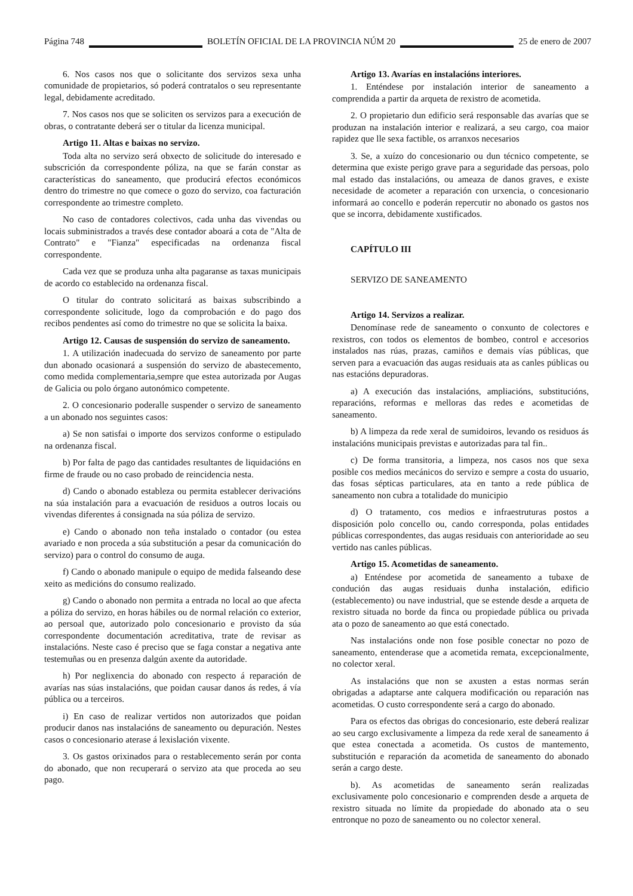Página 748 BOLETÍN OFICIAL DE LA PROVINCIA NÚM 20 25 de enero de 2007
6. Nos casos nos que o solicitante dos servizos sexa unha comunidade de propietarios, só poderá contratalos o seu representante legal, debidamente acreditado.
7. Nos casos nos que se soliciten os servizos para a execución de obras, o contratante deberá ser o titular da licenza municipal.
Artigo 11. Altas e baixas no servizo.
Toda alta no servizo será obxecto de solicitude do interesado e subscrición da correspondente póliza, na que se farán constar as características do saneamento, que producirá efectos económicos dentro do trimestre no que comece o gozo do servizo, coa facturación correspondente ao trimestre completo.
No caso de contadores colectivos, cada unha das vivendas ou locais subministrados a través dese contador aboará a cota de "Alta de Contrato" e "Fianza" especificadas na ordenanza fiscal correspondente.
Cada vez que se produza unha alta pagaranse as taxas municipais de acordo co establecido na ordenanza fiscal.
O titular do contrato solicitará as baixas subscribindo a correspondente solicitude, logo da comprobación e do pago dos recibos pendentes así como do trimestre no que se solicita la baixa.
Artigo 12. Causas de suspensión do servizo de saneamento.
1. A utilización inadecuada do servizo de saneamento por parte dun abonado ocasionará a suspensión do servizo de abastecemento, como medida complementaria,sempre que estea autorizada por Augas de Galicia ou polo órgano autonómico competente.
2. O concesionario poderalle suspender o servizo de saneamento a un abonado nos seguintes casos:
a) Se non satisfai o importe dos servizos conforme o estipulado na ordenanza fiscal.
b) Por falta de pago das cantidades resultantes de liquidacións en firme de fraude ou no caso probado de reincidencia nesta.
d) Cando o abonado estableza ou permita establecer derivacións na súa instalación para a evacuación de residuos a outros locais ou vivendas diferentes á consignada na súa póliza de servizo.
e) Cando o abonado non teña instalado o contador (ou estea avariado e non proceda a súa substitución a pesar da comunicación do servizo) para o control do consumo de auga.
f) Cando o abonado manipule o equipo de medida falseando dese xeito as medicións do consumo realizado.
g) Cando o abonado non permita a entrada no local ao que afecta a póliza do servizo, en horas hábiles ou de normal relación co exterior, ao persoal que, autorizado polo concesionario e provisto da súa correspondente documentación acreditativa, trate de revisar as instalacións. Neste caso é preciso que se faga constar a negativa ante testemuñas ou en presenza dalgún axente da autoridade.
h) Por neglixencia do abonado con respecto á reparación de avarías nas súas instalacións, que poidan causar danos ás redes, á vía pública ou a terceiros.
i) En caso de realizar vertidos non autorizados que poidan producir danos nas instalacións de saneamento ou depuración. Nestes casos o concesionario aterase á lexislación vixente.
3. Os gastos orixinados para o restablecemento serán por conta do abonado, que non recuperará o servizo ata que proceda ao seu pago.
Artigo 13. Avarías en instalacións interiores.
1. Enténdese por instalación interior de saneamento a comprendida a partir da arqueta de rexistro de acometida.
2. O propietario dun edificio será responsable das avarías que se produzan na instalación interior e realizará, a seu cargo, coa maior rapidez que lle sexa factible, os arranxos necesarios
3. Se, a xuízo do concesionario ou dun técnico competente, se determina que existe perigo grave para a seguridade das persoas, polo mal estado das instalacións, ou ameaza de danos graves, e existe necesidade de acometer a reparación con urxencia, o concesionario informará ao concello e poderán repercutir no abonado os gastos nos que se incorra, debidamente xustificados.
CAPÍTULO III
SERVIZO DE SANEAMENTO
Artigo 14. Servizos a realizar.
Denomínase rede de saneamento o conxunto de colectores e rexistros, con todos os elementos de bombeo, control e accesorios instalados nas rúas, prazas, camiños e demais vías públicas, que serven para a evacuación das augas residuais ata as canles públicas ou nas estacións depuradoras.
a) A execución das instalacións, ampliacións, substitucións, reparacións, reformas e melloras das redes e acometidas de saneamento.
b) A limpeza da rede xeral de sumidoiros, levando os residuos ás instalacións municipais previstas e autorizadas para tal fin..
c) De forma transitoria, a limpeza, nos casos nos que sexa posible cos medios mecánicos do servizo e sempre a costa do usuario, das fosas sépticas particulares, ata en tanto a rede pública de saneamento non cubra a totalidade do municipio
d) O tratamento, cos medios e infraestruturas postos a disposición polo concello ou, cando corresponda, polas entidades públicas correspondentes, das augas residuais con anterioridade ao seu vertido nas canles públicas.
Artigo 15. Acometidas de saneamento.
a) Enténdese por acometida de saneamento a tubaxe de condución das augas residuais dunha instalación, edificio (establecemento) ou nave industrial, que se estende desde a arqueta de rexistro situada no borde da finca ou propiedade pública ou privada ata o pozo de saneamento ao que está conectado.
Nas instalacións onde non fose posible conectar no pozo de saneamento, entenderase que a acometida remata, excepcionalmente, no colector xeral.
As instalacións que non se axusten a estas normas serán obrigadas a adaptarse ante calquera modificación ou reparación nas acometidas. O custo correspondente será a cargo do abonado.
Para os efectos das obrigas do concesionario, este deberá realizar ao seu cargo exclusivamente a limpeza da rede xeral de saneamento á que estea conectada a acometida. Os custos de mantemento, substitución e reparación da acometida de saneamento do abonado serán a cargo deste.
b). As acometidas de saneamento serán realizadas exclusivamente polo concesionario e comprenden desde a arqueta de rexistro situada no límite da propiedade do abonado ata o seu entronque no pozo de saneamento ou no colector xeneral.